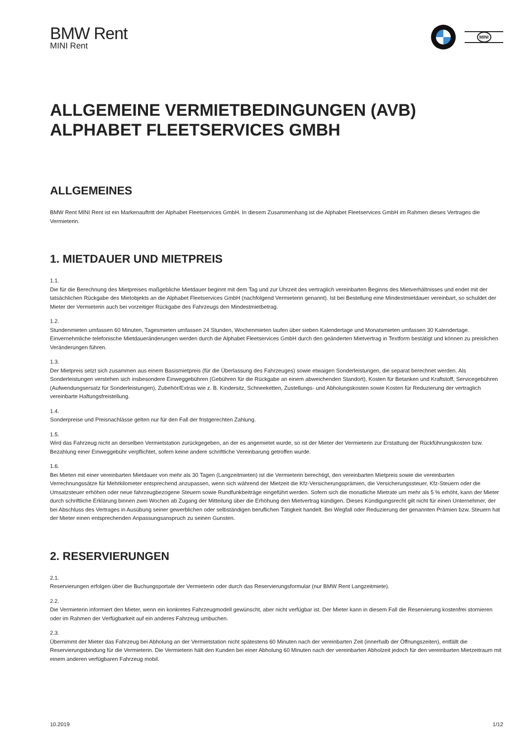BMW Rent
MINI Rent
MINI
ALLGEMEINE VERMIETBEDINGUNGEN (AVB)
ALPHABET FLEETSERVICES GMBH
ALLGEMEINES
BMW Rent MINI Rent ist ein Markenauftritt der Alphabet Fleetservices GmbH. In diesem Zusammenhang ist die Alphabet Fleetservices GmbH im Rahmen dieses Vertrages die Vermieterin.
1. MIETDAUER UND MIETPREIS
1.1.
Die für die Berechnung des Mietpreises maßgebliche Mietdauer beginnt mit dem Tag und zur Uhrzeit des vertraglich vereinbarten Beginns des Mietverhältnisses und endet mit der tatsächlichen Rückgabe des Mietobjekts an die Alphabet Fleetservices GmbH (nachfolgend Vermieterin genannt). Ist bei Bestellung eine Mindestmietdauer vereinbart, so schuldet der Mieter der Vermieterin auch bei vorzeitiger Rückgabe des Fahrzeugs den Mindestmietbetrag.
1.2.
Stundenmieten umfassen 60 Minuten, Tagesmieten umfassen 24 Stunden, Wochenmieten laufen über sieben Kalendertage und Monatsmieten umfassen 30 Kalendertage. Einvernehmliche telefonische Mietdaueränderungen werden durch die Alphabet Fleetservices GmbH durch den geänderten Mietvertrag in Textform bestätigt und können zu preislichen Veränderungen führen.
1.3.
Der Mietpreis setzt sich zusammen aus einem Basismietpreis (für die Überlassung des Fahrzeuges) sowie etwaigen Sonderleistungen, die separat berechnet werden. Als Sonderleistungen verstehen sich insbesondere Einweggebühren (Gebühren für die Rückgabe an einem abweichenden Standort), Kosten für Betanken und Kraftstoff, Servicegebühren (Aufwendungsersatz für Sonderleistungen), Zubehör/Extras wie z. B. Kindersitz, Schneeketten, Zustellungs- und Abholungskosten sowie Kosten für Reduzierung der vertraglich vereinbarte Haftungsfreistellung.
1.4.
Sonderpreise und Preisnachlässe gelten nur für den Fall der fristgerechten Zahlung.
1.5.
Wird das Fahrzeug nicht an derselben Vermietstation zurückgegeben, an der es angemietet wurde, so ist der Mieter der Vermieterin zur Erstattung der Rückführungskosten bzw. Bezahlung einer Einweggebühr verpflichtet, sofern keine andere schriftliche Vereinbarung getroffen wurde.
1.6.
Bei Mieten mit einer vereinbarten Mietdauer von mehr als 30 Tagen (Langzeitmieten) ist die Vermieterin berechtigt, den vereinbarten Mietpreis sowie die vereinbarten Verrechnungssätze für Mehrkilometer entsprechend anzupassen, wenn sich während der Mietzeit die Kfz-Versicherungsprämien, die Versicherungssteuer, Kfz-Steuern oder die Umsatzsteuer erhöhen oder neue fahrzeugbezogene Steuern sowie Rundfunkbeiträge eingeführt werden. Sofern sich die monatliche Mietrate um mehr als 5 % erhöht, kann der Mieter durch schriftliche Erklärung binnen zwei Wochen ab Zugang der Mitteilung über die Erhöhung den Mietvertrag kündigen. Dieses Kündigungsrecht gilt nicht für einen Unternehmer, der bei Abschluss des Vertrages in Ausübung seiner gewerblichen oder selbständigen beruflichen Tätigkeit handelt. Bei Wegfall oder Reduzierung der genannten Prämien bzw. Steuern hat der Mieter einen entsprechenden Anpassungsanspruch zu seinen Gunsten.
2. RESERVIERUNGEN
2.1.
Reservierungen erfolgen über die Buchungsportale der Vermieterin oder durch das Reservierungsformular (nur BMW Rent Langzeitmiete).
2.2.
Die Vermieterin informiert den Mieter, wenn ein konkretes Fahrzeugmodell gewünscht, aber nicht verfügbar ist. Der Mieter kann in diesem Fall die Reservierung kostenfrei stornieren oder im Rahmen der Verfügbarkeit auf ein anderes Fahrzeug umbuchen.
2.3.
Übernimmt der Mieter das Fahrzeug bei Abholung an der Vermietstation nicht spätestens 60 Minuten nach der vereinbarten Zeit (innerhalb der Öffnungszeiten), entfällt die Reservierungsbindung für die Vermieterin. Die Vermieterin hält den Kunden bei einer Abholung 60 Minuten nach der vereinbarten Abholzeit jedoch für den vereinbarten Mietzeitraum mit einem anderen verfügbaren Fahrzeug mobil.
10.2019 1/12